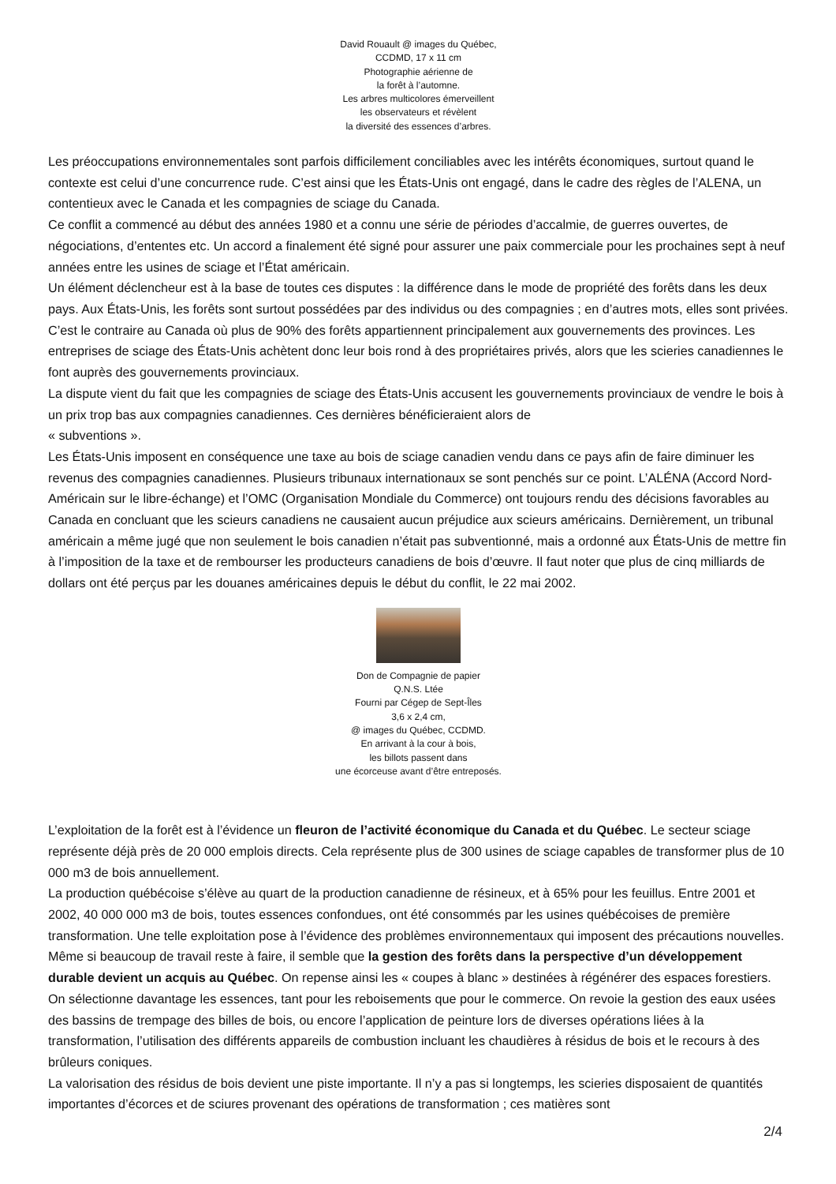David Rouault @ images du Québec,
CCDMD, 17 x 11 cm
Photographie aérienne de
la forêt à l’automne.
Les arbres multicolores émerveillent
les observateurs et révèlent
la diversité des essences d’arbres.
Les préoccupations environnementales sont parfois difficilement conciliables avec les intérêts économiques, surtout quand le contexte est celui d’une concurrence rude. C’est ainsi que les États-Unis ont engagé, dans le cadre des règles de l’ALENA, un contentieux avec le Canada et les compagnies de sciage du Canada.
Ce conflit a commencé au début des années 1980 et a connu une série de périodes d’accalmie, de guerres ouvertes, de négociations, d’ententes etc. Un accord a finalement été signé pour assurer une paix commerciale pour les prochaines sept à neuf années entre les usines de sciage et l’État américain.
Un élément déclencheur est à la base de toutes ces disputes : la différence dans le mode de propriété des forêts dans les deux pays. Aux États-Unis, les forêts sont surtout possédées par des individus ou des compagnies ; en d’autres mots, elles sont privées. C’est le contraire au Canada où plus de 90% des forêts appartiennent principalement aux gouvernements des provinces. Les entreprises de sciage des États-Unis achètent donc leur bois rond à des propriétaires privés, alors que les scieries canadiennes le font auprès des gouvernements provinciaux.
La dispute vient du fait que les compagnies de sciage des États-Unis accusent les gouvernements provinciaux de vendre le bois à un prix trop bas aux compagnies canadiennes. Ces dernières bénéficieraient alors de
« subventions ».
Les États-Unis imposent en conséquence une taxe au bois de sciage canadien vendu dans ce pays afin de faire diminuer les revenus des compagnies canadiennes. Plusieurs tribunaux internationaux se sont penchés sur ce point. L’ALÉNA (Accord Nord-Américain sur le libre-échange) et l’OMC (Organisation Mondiale du Commerce) ont toujours rendu des décisions favorables au Canada en concluant que les scieurs canadiens ne causaient aucun préjudice aux scieurs américains. Dernièrement, un tribunal américain a même jugé que non seulement le bois canadien n’était pas subventionné, mais a ordonné aux États-Unis de mettre fin à l’imposition de la taxe et de rembourser les producteurs canadiens de bois d’œuvre. Il faut noter que plus de cinq milliards de dollars ont été perçus par les douanes américaines depuis le début du conflit, le 22 mai 2002.
Don de Compagnie de papier
Q.N.S. Ltée
Fourni par Cégep de Sept-Îles
3,6 x 2,4 cm,
@ images du Québec, CCDMD.
En arrivant à la cour à bois,
les billots passent dans
une écorceuse avant d’être entreposés.
L’exploitation de la forêt est à l’évidence un fleuron de l’activité économique du Canada et du Québec. Le secteur sciage représente déjà près de 20 000 emplois directs. Cela représente plus de 300 usines de sciage capables de transformer plus de 10 000 m3 de bois annuellement.
La production québécoise s’élève au quart de la production canadienne de résineux, et à 65% pour les feuillus. Entre 2001 et 2002, 40 000 000 m3 de bois, toutes essences confondues, ont été consommés par les usines québécoises de première transformation. Une telle exploitation pose à l’évidence des problèmes environnementaux qui imposent des précautions nouvelles.
Même si beaucoup de travail reste à faire, il semble que la gestion des forêts dans la perspective d’un développement durable devient un acquis au Québec. On repense ainsi les « coupes à blanc » destinées à régénérer des espaces forestiers. On sélectionne davantage les essences, tant pour les reboisements que pour le commerce. On revoie la gestion des eaux usées des bassins de trempage des billes de bois, ou encore l’application de peinture lors de diverses opérations liées à la transformation, l’utilisation des différents appareils de combustion incluant les chaudières à résidus de bois et le recours à des brûleurs coniques.
La valorisation des résidus de bois devient une piste importante. Il n’y a pas si longtemps, les scieries disposaient de quantités importantes d’écorces et de sciures provenant des opérations de transformation ; ces matières sont
2/4